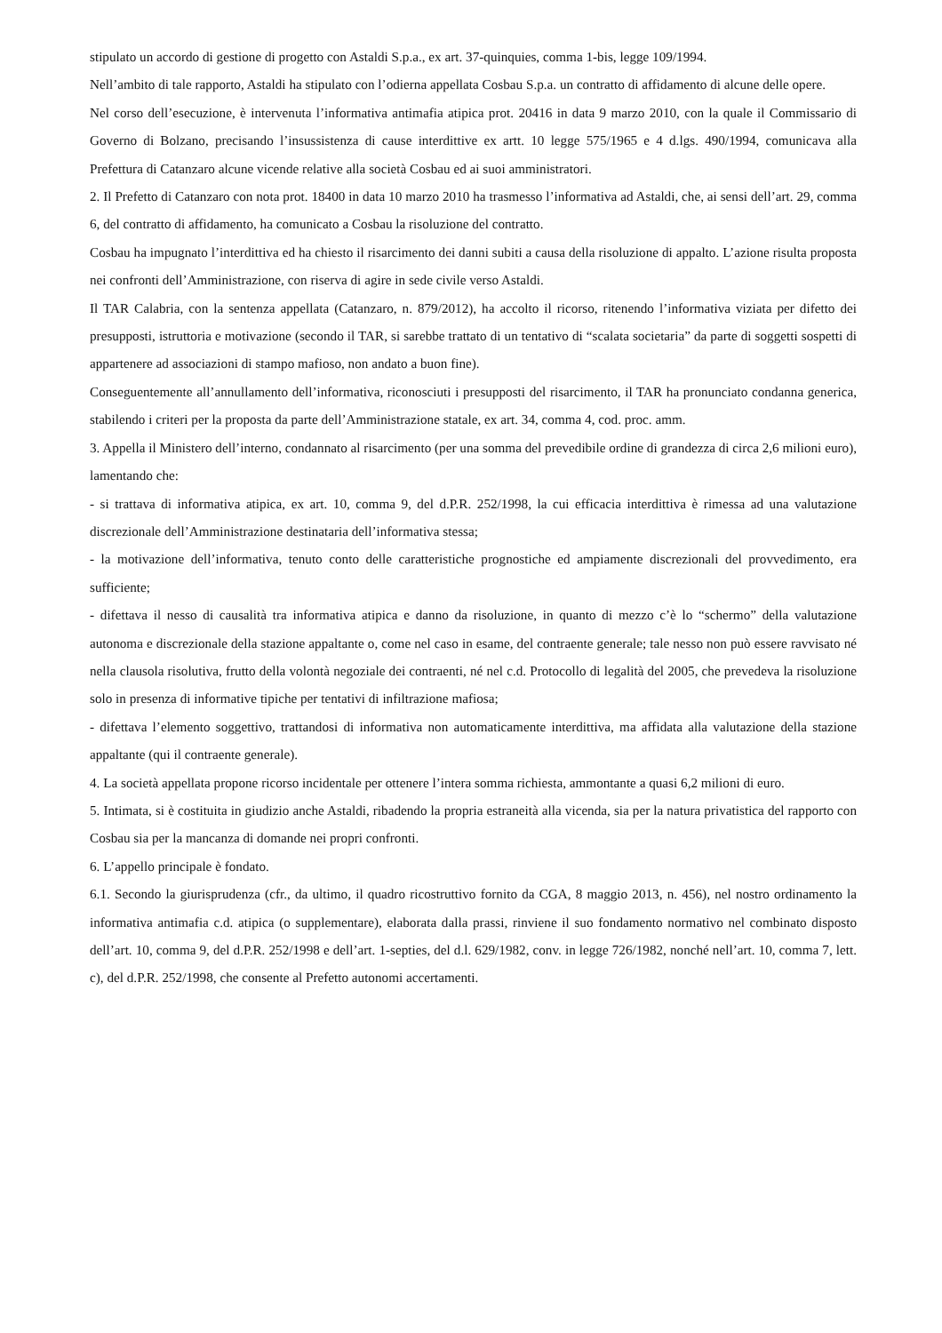stipulato un accordo di gestione di progetto con Astaldi S.p.a., ex art. 37-quinquies, comma 1-bis, legge 109/1994.
Nell’ambito di tale rapporto, Astaldi ha stipulato con l’odierna appellata Cosbau S.p.a. un contratto di affidamento di alcune delle opere.
Nel corso dell’esecuzione, è intervenuta l’informativa antimafia atipica prot. 20416 in data 9 marzo 2010, con la quale il Commissario di Governo di Bolzano, precisando l’insussistenza di cause interdittive ex artt. 10 legge 575/1965 e 4 d.lgs. 490/1994, comunicava alla Prefettura di Catanzaro alcune vicende relative alla società Cosbau ed ai suoi amministratori.
2. Il Prefetto di Catanzaro con nota prot. 18400 in data 10 marzo 2010 ha trasmesso l’informativa ad Astaldi, che, ai sensi dell’art. 29, comma 6, del contratto di affidamento, ha comunicato a Cosbau la risoluzione del contratto.
Cosbau ha impugnato l’interdittiva ed ha chiesto il risarcimento dei danni subiti a causa della risoluzione di appalto. L’azione risulta proposta nei confronti dell’Amministrazione, con riserva di agire in sede civile verso Astaldi.
Il TAR Calabria, con la sentenza appellata (Catanzaro, n. 879/2012), ha accolto il ricorso, ritenendo l’informativa viziata per difetto dei presupposti, istruttoria e motivazione (secondo il TAR, si sarebbe trattato di un tentativo di “scalata societaria” da parte di soggetti sospetti di appartenere ad associazioni di stampo mafioso, non andato a buon fine).
Conseguentemente all’annullamento dell’informativa, riconosciuti i presupposti del risarcimento, il TAR ha pronunciato condanna generica, stabilendo i criteri per la proposta da parte dell’Amministrazione statale, ex art. 34, comma 4, cod. proc. amm.
3. Appella il Ministero dell’interno, condannato al risarcimento (per una somma del prevedibile ordine di grandezza di circa 2,6 milioni euro), lamentando che:
- si trattava di informativa atipica, ex art. 10, comma 9, del d.P.R. 252/1998, la cui efficacia interdittiva è rimessa ad una valutazione discrezionale dell’Amministrazione destinataria dell’informativa stessa;
- la motivazione dell’informativa, tenuto conto delle caratteristiche prognostiche ed ampiamente discrezionali del provvedimento, era sufficiente;
- difettava il nesso di causalità tra informativa atipica e danno da risoluzione, in quanto di mezzo c’è lo “schermo” della valutazione autonoma e discrezionale della stazione appaltante o, come nel caso in esame, del contraente generale; tale nesso non può essere ravvisato né nella clausola risolutiva, frutto della volontà negoziale dei contraenti, né nel c.d. Protocollo di legalità del 2005, che prevedeva la risoluzione solo in presenza di informative tipiche per tentativi di infiltrazione mafiosa;
- difettava l’elemento soggettivo, trattandosi di informativa non automaticamente interdittiva, ma affidata alla valutazione della stazione appaltante (qui il contraente generale).
4. La società appellata propone ricorso incidentale per ottenere l’intera somma richiesta, ammontante a quasi 6,2 milioni di euro.
5. Intimata, si è costituita in giudizio anche Astaldi, ribadendo la propria estraneità alla vicenda, sia per la natura privatistica del rapporto con Cosbau sia per la mancanza di domande nei propri confronti.
6. L’appello principale è fondato.
6.1. Secondo la giurisprudenza (cfr., da ultimo, il quadro ricostruttivo fornito da CGA, 8 maggio 2013, n. 456), nel nostro ordinamento la informativa antimafia c.d. atipica (o supplementare), elaborata dalla prassi, rinviene il suo fondamento normativo nel combinato disposto dell’art. 10, comma 9, del d.P.R. 252/1998 e dell’art. 1-septies, del d.l. 629/1982, conv. in legge 726/1982, nonché nell’art. 10, comma 7, lett. c), del d.P.R. 252/1998, che consente al Prefetto autonomi accertamenti.